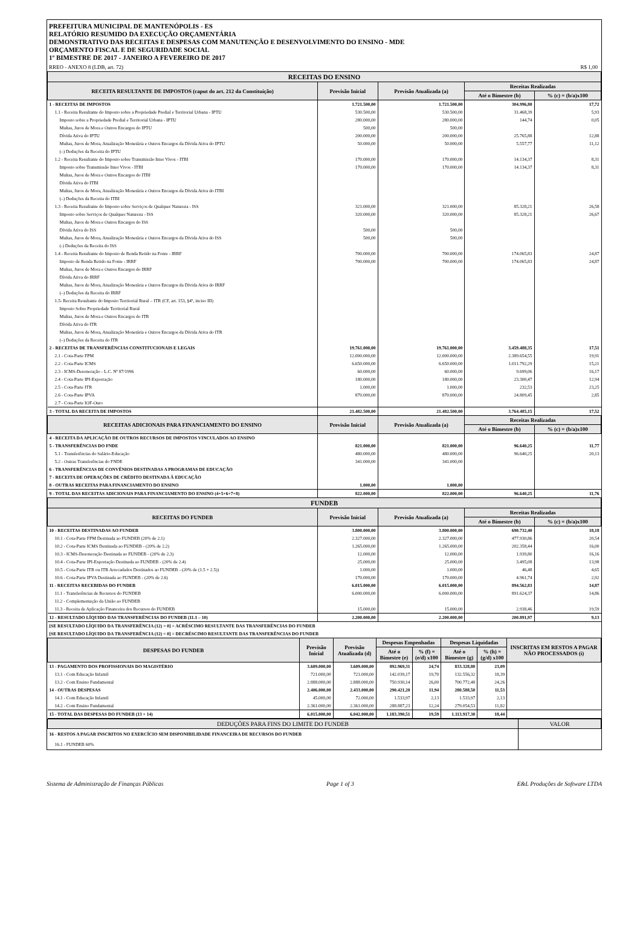PREFEITURA MUNICIPAL DE MANTENÓPOLIS - ES
RELATÓRIO RESUMIDO DA EXECUÇÃO ORÇAMENTÁRIA
DEMONSTRATIVO DAS RECEITAS E DESPESAS COM MANUTENÇÃO E DESENVOLVIMENTO DO ENSINO - MDE
ORÇAMENTO FISCAL E DE SEGURIDADE SOCIAL
1º BIMESTRE DE 2017 - JANEIRO A FEVEREIRO DE 2017
RREO - ANEXO 8 (LDB, art. 72) R$ 1,00
| RECEITAS DO ENSINO | | | | |
| RECEITA RESULTANTE DE IMPOSTOS (caput do art. 212 da Constituição) | Previsão Inicial | Previsão Atualizada (a) | Receitas Realizadas | |
| | | | Até o Bimestre (b) | % (c) = (b/a)x100 |
| 1 - RECEITAS DE IMPOSTOS | 1.721.500,00 | 1.721.500,00 | 304.996,80 | 17,72 |
| 1.1 - Receita Resultante do Imposto sobre a Propriedade Predial e Territorial Urbana - IPTU | 530.500,00 | 530.500,00 | 31.468,39 | 5,93 |
| Imposto sobre a Propriedade Predial e Territorial Urbana - IPTU | 280.000,00 | 280.000,00 | 144,74 | 0,05 |
| Multas, Juros de Mora e Outros Encargos do IPTU | 500,00 | 500,00 | | |
| Dívida Ativa do IPTU | 200.000,00 | 200.000,00 | 25.765,88 | 12,88 |
| Multas, Juros de Mora, Atualização Monetária e Outros Encargos da Dívida Ativa do IPTU | 50.000,00 | 50.000,00 | 5.557,77 | 11,12 |
| (–) Deduções da Receita do IPTU | | | | |
| 1.2 - Receita Resultante do Imposto sobre Transmissão Inter Vivos - ITBI | 170.000,00 | 170.000,00 | 14.134,37 | 8,31 |
| Imposto sobre Transmissão Inter Vivos - ITBI | 170.000,00 | 170.000,00 | 14.134,37 | 8,31 |
| Multas, Juros de Mora e Outros Encargos do ITBI | | | | |
| Dívida Ativa do ITBI | | | | |
| Multas, Juros de Mora, Atualização Monetária e Outros Encargos da Dívida Ativa do ITBI | | | | |
| (–) Deduções da Receita do ITBI | | | | |
| 1.3 - Receita Resultante do Imposto sobre Serviços de Qualquer Natureza - ISS | 321.000,00 | 321.000,00 | 85.328,21 | 26,58 |
| Imposto sobre Serviços de Qualquer Natureza - ISS | 320.000,00 | 320.000,00 | 85.328,21 | 26,67 |
| Multas, Juros de Mora e Outros Encargos do ISS | | | | |
| Dívida Ativa do ISS | 500,00 | 500,00 | | |
| Multas, Juros de Mora, Atualização Monetária e Outros Encargos da Dívida Ativa do ISS | 500,00 | 500,00 | | |
| (-) Deduções da Receita do ISS | | | | |
| 1.4 - Receita Resultante do Imposto de Renda Retido na Fonte - IRRF | 700.000,00 | 700.000,00 | 174.065,83 | 24,87 |
| Imposto de Renda Retido na Fonte - IRRF | 700.000,00 | 700.000,00 | 174.065,83 | 24,87 |
| Multas, Juros de Mora e Outros Encargos do IRRF | | | | |
| Dívida Ativa do IRRF | | | | |
| Multas, Juros de Mora, Atualização Monetária e Outros Encargos da Dívida Ativa do IRRF | | | | |
| (–) Deduções da Receita do IRRF | | | | |
| 1.5- Receita Resultante do Imposto Territorial Rural – ITR (CF, art. 153, §4º, inciso III) | | | | |
| Imposto Sobre Propriedade Territorial Rural | | | | |
| Multas, Juros de Mora e Outros Encargos do ITR | | | | |
| Dívida Ativa do ITR | | | | |
| Multas, Juros de Mora, Atualização Monetária e Outros Encargos da Dívida Ativa do ITR | | | | |
| (–) Deduções da Receita do ITR | | | | |
| 2 - RECEITAS DE TRANSFERÊNCIAS CONSTITUCIONAIS E LEGAIS | 19.761.000,00 | 19.761.000,00 | 3.459.488,35 | 17,51 |
| 2.1 - Cota-Parte FPM | 12.000.000,00 | 12.000.000,00 | 2.389.654,55 | 19,91 |
| 2.2 - Cota-Parte ICMS | 6.650.000,00 | 6.650.000,00 | 1.011.792,29 | 15,21 |
| 2.3 - ICMS-Desoneração - L.C. Nº 87/1996 | 60.000,00 | 60.000,00 | 9.699,06 | 16,17 |
| 2.4 - Cota-Parte IPI-Exportação | 180.000,00 | 180.000,00 | 23.300,47 | 12,94 |
| 2.5 - Cota-Parte ITR | 1.000,00 | 1.000,00 | 232,53 | 23,25 |
| 2.6 - Cota-Parte IPVA | 870.000,00 | 870.000,00 | 24.809,45 | 2,85 |
| 2.7 - Cota-Parte IOF-Ouro | | | | |
| 3 - TOTAL DA RECEITA DE IMPOSTOS | 21.482.500,00 | 21.482.500,00 | 3.764.485,15 | 17,52 |
| RECEITAS ADICIONAIS PARA FINANCIAMENTO DO ENSINO | Previsão Inicial | Previsão Atualizada (a) | Receitas Realizadas | |
| | | | Até o Bimestre (b) | % (c) = (b/a)x100 |
| 4 - RECEITA DA APLICAÇÃO DE OUTROS RECURSOS DE IMPOSTOS VINCULADOS AO ENSINO | | | | |
| 5 - TRANSFERÊNCIAS DO FNDE | 821.000,00 | 821.000,00 | 96.640,25 | 11,77 |
| 5.1 - Transferências do Salário-Educação | 480.000,00 | 480.000,00 | 96.640,25 | 20,13 |
| 5.2 - Outras Transferências do FNDE | 341.000,00 | 341.000,00 | | |
| 6 - TRANSFERÊNCIAS DE CONVÊNIOS DESTINADAS A PROGRAMAS DE EDUCAÇÃO | | | | |
| 7 - RECEITA DE OPERAÇÕES DE CRÉDITO DESTINADA À EDUCAÇÃO | | | | |
| 8 - OUTRAS RECEITAS PARA FINANCIAMENTO DO ENSINO | 1.000,00 | 1.000,00 | | |
| 9 - TOTAL DAS RECEITAS ADICIONAIS PARA FINANCIAMENTO DO ENSINO (4+5+6+7+8) | 822.000,00 | 822.000,00 | 96.640,25 | 11,76 |
| FUNDEB | | | | |
| RECEITAS DO FUNDEB | Previsão Inicial | Previsão Atualizada (a) | Receitas Realizadas | |
| | | | Até o Bimestre (b) | % (c) = (b/a)x100 |
| 10 - RECEITAS DESTINADAS AO FUNDEB | 3.800.000,00 | 3.800.000,00 | 690.732,40 | 18,18 |
| 10.1 - Cota-Parte FPM Destinada ao FUNDEB (20% de 2.1) | 2.327.000,00 | 2.327.000,00 | 477.930,86 | 20,54 |
| 10.2 - Cota-Parte ICMS Destinada ao FUNDEB - (20% de 2.2) | 1.265.000,00 | 1.265.000,00 | 202.358,44 | 16,00 |
| 10.3 - ICMS-Desoneração Destinada ao FUNDEB - (20% de 2.3) | 12.000,00 | 12.000,00 | 1.939,80 | 16,16 |
| 10.4 - Cota-Parte IPI-Exportação Destinada ao FUNDEB - (20% de 2.4) | 25.000,00 | 25.000,00 | 3.495,08 | 13,98 |
| 10.5 - Cota-Parte ITR ou ITR Arrecadados Destinados ao FUNDEB - (20% de (1.5 + 2.5)) | 1.000,00 | 1.000,00 | 46,48 | 4,65 |
| 10.6 - Cota-Parte IPVA Destinada ao FUNDEB - (20% de 2.6) | 170.000,00 | 170.000,00 | 4.961,74 | 2,92 |
| 11 - RECEITAS RECEBIDAS DO FUNDEB | 6.015.000,00 | 6.015.000,00 | 894.562,83 | 14,87 |
| 11.1 - Transferências de Recursos do FUNDEB | 6.000.000,00 | 6.000.000,00 | 891.624,37 | 14,86 |
| 11.2 - Complementação da União ao FUNDEB | | | | |
| 11.3 - Receita de Aplicação Financeira dos Recursos do FUNDEB | 15.000,00 | 15.000,00 | 2.938,46 | 19,59 |
| 12 - RESULTADO LÍQUIDO DAS TRANSFERÊNCIAS DO FUNDEB (11.1 – 10) | 2.200.000,00 | 2.200.000,00 | 200.891,97 | 9,13 |
| [SE RESULTADO LÍQUIDO DA TRANSFERÊNCIA (12) > 0] = ACRÉSCIMO RESULTANTE DAS TRANSFERÊNCIAS DO FUNDEB | | | | |
| [SE RESULTADO LÍQUIDO DA TRANSFERÊNCIA (12) < 0] = DECRÉSCIMO RESULTANTE DAS TRANSFERÊNCIAS DO FUNDEB | | | | |
| DESPESAS DO FUNDEB | Previsão Inicial | Previsão Atualizada (d) | Despesas Empenhadas | | Despesas Liquidadas | | INSCRITAS EM RESTOS A PAGAR NÃO PROCESSADOS (i) |
| --- | --- | --- | --- | --- | --- | --- | --- |
| | | | Até o Bimestre (e) | % (f) = (e/d) x100 | Até o Bimestre (g) | % (h) = (g/d) x100 | |
| 13 - PAGAMENTO DOS PROFISSIONAIS DO MAGISTÉRIO | 3.609.000,00 | 3.609.000,00 | 892.969,31 | 24,74 | 833.328,80 | 23,09 | |
| 13.1 - Com Educação Infantil | 721.000,00 | 721.000,00 | 142.039,17 | 19,70 | 132.556,32 | 18,39 | |
| 13.2 - Com Ensino Fundamental | 2.888.000,00 | 2.888.000,00 | 750.930,14 | 26,00 | 700.772,48 | 24,26 | |
| 14 - OUTRAS DESPESAS | 2.406.000,00 | 2.433.000,00 | 290.421,20 | 11,94 | 280.588,50 | 11,53 | |
| 14.1 - Com Educação Infantil | 45.000,00 | 72.000,00 | 1.533,97 | 2,13 | 1.533,97 | 2,13 | |
| 14.2 - Com Ensino Fundamental | 2.361.000,00 | 2.361.000,00 | 288.887,23 | 12,24 | 279.054,53 | 11,82 | |
| 15 - TOTAL DAS DESPESAS DO FUNDEB (13 + 14) | 6.015.000,00 | 6.042.000,00 | 1.183.390,51 | 19,59 | 1.113.917,30 | 18,44 | |
| DEDUÇÕES PARA FINS DO LIMITE DO FUNDEB | VALOR |
| 16 - RESTOS A PAGAR INSCRITOS NO EXERCÍCIO SEM DISPONIBILIDADE FINANCEIRA DE RECURSOS DO FUNDEB | |
| 16.1 - FUNDEB 60% | |
Sistema de Administração de Finanças Públicas Page 1 of 3 E&L Produções de Software LTDA